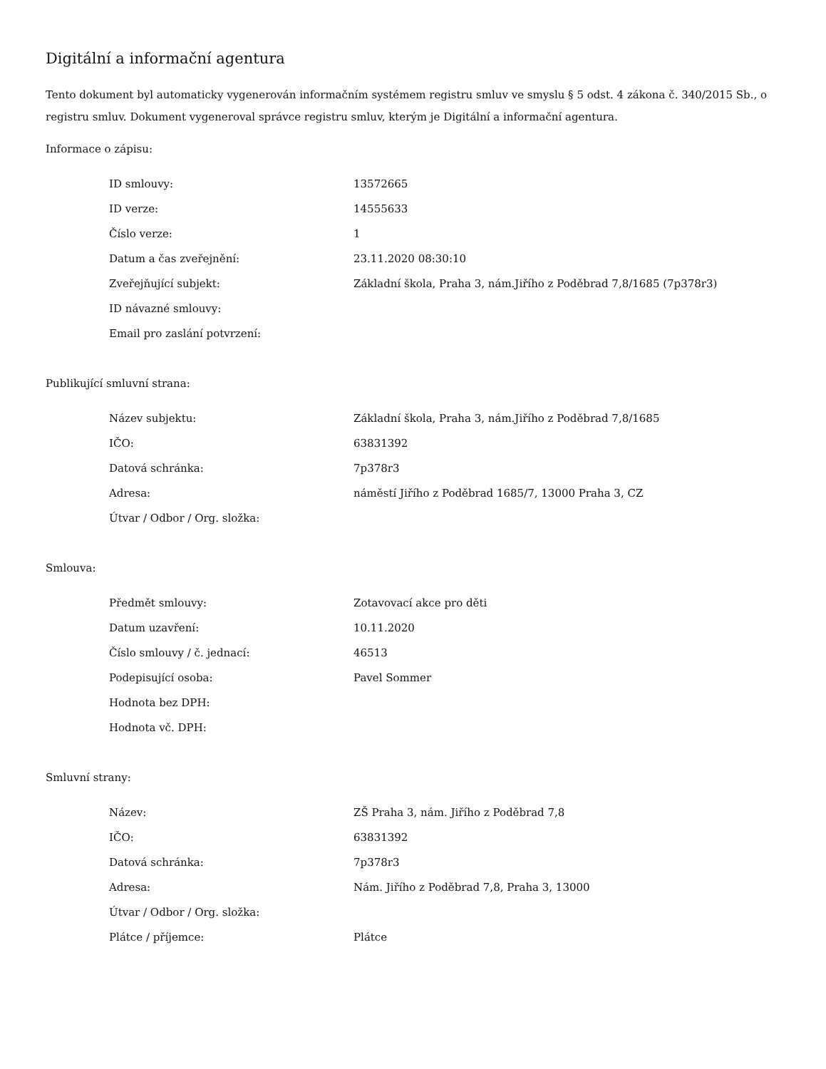Digitální a informační agentura
Tento dokument byl automaticky vygenerován informačním systémem registru smluv ve smyslu § 5 odst. 4 zákona č. 340/2015 Sb., o registru smluv. Dokument vygeneroval správce registru smluv, kterým je Digitální a informační agentura.
Informace o zápisu:
| ID smlouvy: | 13572665 |
| ID verze: | 14555633 |
| Číslo verze: | 1 |
| Datum a čas zveřejnění: | 23.11.2020 08:30:10 |
| Zveřejňující subjekt: | Základní škola, Praha 3, nám.Jiřího z Poděbrad 7,8/1685 (7p378r3) |
| ID návazné smlouvy: | |
| Email pro zaslání potvrzení: | |
Publikující smluvní strana:
| Název subjektu: | Základní škola, Praha 3, nám.Jiřího z Poděbrad 7,8/1685 |
| IČO: | 63831392 |
| Datová schránka: | 7p378r3 |
| Adresa: | náměstí Jiřího z Poděbrad 1685/7, 13000 Praha 3, CZ |
| Útvar / Odbor / Org. složka: | |
Smlouva:
| Předmět smlouvy: | Zotavovací akce pro děti |
| Datum uzavření: | 10.11.2020 |
| Číslo smlouvy / č. jednací: | 46513 |
| Podepisující osoba: | Pavel Sommer |
| Hodnota bez DPH: | |
| Hodnota vč. DPH: | |
Smluvní strany:
| Název: | ZŠ Praha 3, nám. Jiřího z Poděbrad 7,8 |
| IČO: | 63831392 |
| Datová schránka: | 7p378r3 |
| Adresa: | Nám. Jiřího z Poděbrad 7,8, Praha 3, 13000 |
| Útvar / Odbor / Org. složka: | |
| Plátce / příjemce: | Plátce |